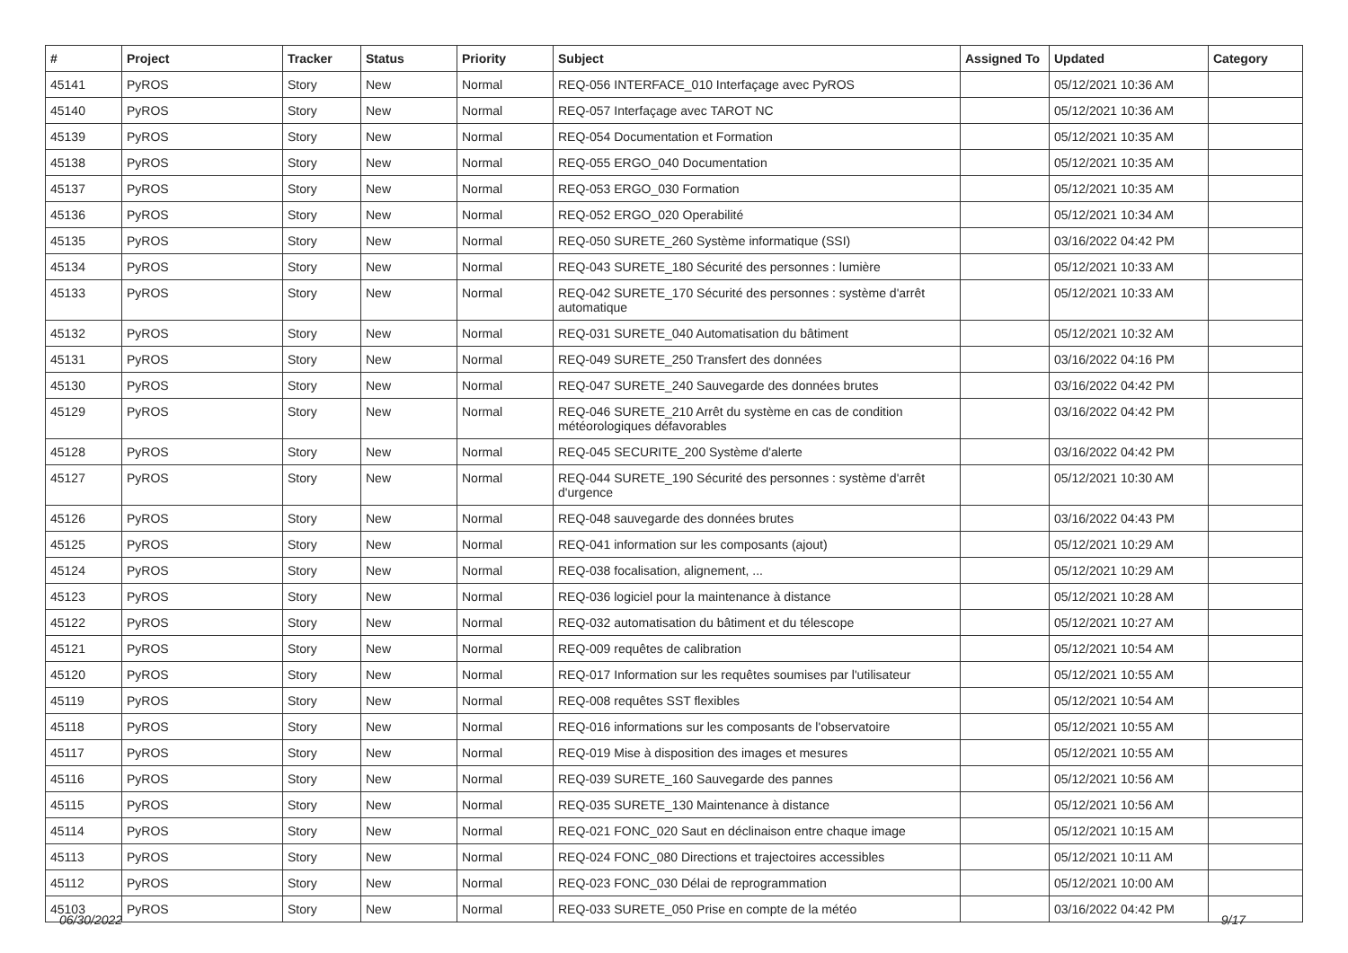| # | Project | Tracker | Status | Priority | Subject | Assigned To | Updated | Category |
| --- | --- | --- | --- | --- | --- | --- | --- | --- |
| 45141 | PyROS | Story | New | Normal | REQ-056 INTERFACE_010 Interfaçage avec PyROS | | 05/12/2021 10:36 AM | |
| 45140 | PyROS | Story | New | Normal | REQ-057 Interfaçage avec TAROT NC | | 05/12/2021 10:36 AM | |
| 45139 | PyROS | Story | New | Normal | REQ-054 Documentation et Formation | | 05/12/2021 10:35 AM | |
| 45138 | PyROS | Story | New | Normal | REQ-055 ERGO_040 Documentation | | 05/12/2021 10:35 AM | |
| 45137 | PyROS | Story | New | Normal | REQ-053 ERGO_030 Formation | | 05/12/2021 10:35 AM | |
| 45136 | PyROS | Story | New | Normal | REQ-052 ERGO_020 Operabilité | | 05/12/2021 10:34 AM | |
| 45135 | PyROS | Story | New | Normal | REQ-050 SURETE_260 Système informatique (SSI) | | 03/16/2022 04:42 PM | |
| 45134 | PyROS | Story | New | Normal | REQ-043 SURETE_180 Sécurité des personnes : lumière | | 05/12/2021 10:33 AM | |
| 45133 | PyROS | Story | New | Normal | REQ-042 SURETE_170 Sécurité des personnes : système d'arrêt automatique | | 05/12/2021 10:33 AM | |
| 45132 | PyROS | Story | New | Normal | REQ-031 SURETE_040 Automatisation du bâtiment | | 05/12/2021 10:32 AM | |
| 45131 | PyROS | Story | New | Normal | REQ-049 SURETE_250 Transfert des données | | 03/16/2022 04:16 PM | |
| 45130 | PyROS | Story | New | Normal | REQ-047 SURETE_240 Sauvegarde des données brutes | | 03/16/2022 04:42 PM | |
| 45129 | PyROS | Story | New | Normal | REQ-046 SURETE_210 Arrêt du système en cas de condition météorologiques défavorables | | 03/16/2022 04:42 PM | |
| 45128 | PyROS | Story | New | Normal | REQ-045 SECURITE_200 Système d'alerte | | 03/16/2022 04:42 PM | |
| 45127 | PyROS | Story | New | Normal | REQ-044 SURETE_190 Sécurité des personnes : système d'arrêt d'urgence | | 05/12/2021 10:30 AM | |
| 45126 | PyROS | Story | New | Normal | REQ-048 sauvegarde des données brutes | | 03/16/2022 04:43 PM | |
| 45125 | PyROS | Story | New | Normal | REQ-041 information sur les composants (ajout) | | 05/12/2021 10:29 AM | |
| 45124 | PyROS | Story | New | Normal | REQ-038 focalisation, alignement, ... | | 05/12/2021 10:29 AM | |
| 45123 | PyROS | Story | New | Normal | REQ-036 logiciel pour la maintenance à distance | | 05/12/2021 10:28 AM | |
| 45122 | PyROS | Story | New | Normal | REQ-032 automatisation du bâtiment et du télescope | | 05/12/2021 10:27 AM | |
| 45121 | PyROS | Story | New | Normal | REQ-009 requêtes de calibration | | 05/12/2021 10:54 AM | |
| 45120 | PyROS | Story | New | Normal | REQ-017 Information sur les requêtes soumises par l'utilisateur | | 05/12/2021 10:55 AM | |
| 45119 | PyROS | Story | New | Normal | REQ-008 requêtes SST flexibles | | 05/12/2021 10:54 AM | |
| 45118 | PyROS | Story | New | Normal | REQ-016 informations sur les composants de l'observatoire | | 05/12/2021 10:55 AM | |
| 45117 | PyROS | Story | New | Normal | REQ-019 Mise à disposition des images et mesures | | 05/12/2021 10:55 AM | |
| 45116 | PyROS | Story | New | Normal | REQ-039 SURETE_160 Sauvegarde des pannes | | 05/12/2021 10:56 AM | |
| 45115 | PyROS | Story | New | Normal | REQ-035 SURETE_130 Maintenance à distance | | 05/12/2021 10:56 AM | |
| 45114 | PyROS | Story | New | Normal | REQ-021 FONC_020 Saut en déclinaison entre chaque image | | 05/12/2021 10:15 AM | |
| 45113 | PyROS | Story | New | Normal | REQ-024 FONC_080 Directions et trajectoires accessibles | | 05/12/2021 10:11 AM | |
| 45112 | PyROS | Story | New | Normal | REQ-023 FONC_030 Délai de reprogrammation | | 05/12/2021 10:00 AM | |
| 45103 | PyROS | Story | New | Normal | REQ-033 SURETE_050 Prise en compte de la météo | | 03/16/2022 04:42 PM | |
06/30/2022 9/17